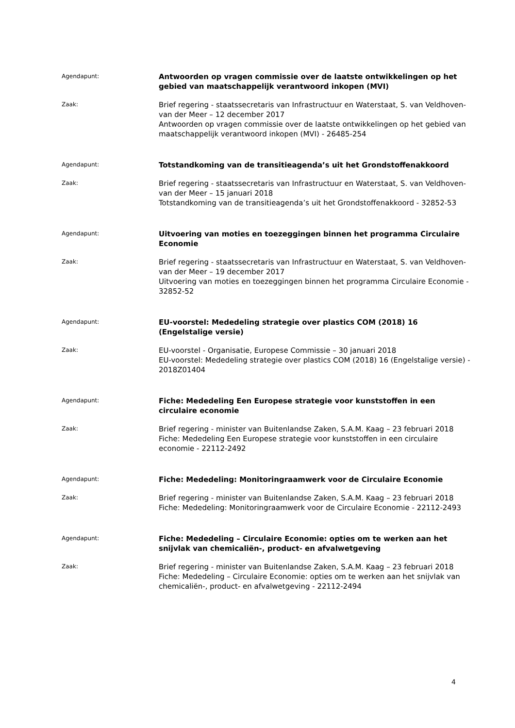Agendapunt:
Antwoorden op vragen commissie over de laatste ontwikkelingen op het gebied van maatschappelijk verantwoord inkopen (MVI)
Zaak:
Brief regering - staatssecretaris van Infrastructuur en Waterstaat, S. van Veldhoven-van der Meer – 12 december 2017
Antwoorden op vragen commissie over de laatste ontwikkelingen op het gebied van maatschappelijk verantwoord inkopen (MVI) - 26485-254
Agendapunt:
Totstandkoming van de transitieagenda’s uit het Grondstoffenakkoord
Zaak:
Brief regering - staatssecretaris van Infrastructuur en Waterstaat, S. van Veldhoven-van der Meer – 15 januari 2018
Totstandkoming van de transitieagenda’s uit het Grondstoffenakkoord - 32852-53
Agendapunt:
Uitvoering van moties en toezeggingen binnen het programma Circulaire Economie
Zaak:
Brief regering - staatssecretaris van Infrastructuur en Waterstaat, S. van Veldhoven-van der Meer – 19 december 2017
Uitvoering van moties en toezeggingen binnen het programma Circulaire Economie - 32852-52
Agendapunt:
EU-voorstel: Mededeling strategie over plastics COM (2018) 16 (Engelstalige versie)
Zaak:
EU-voorstel - Organisatie, Europese Commissie – 30 januari 2018
EU-voorstel: Mededeling strategie over plastics COM (2018) 16 (Engelstalige versie) - 2018Z01404
Agendapunt:
Fiche: Mededeling Een Europese strategie voor kunststoffen in een circulaire economie
Zaak:
Brief regering - minister van Buitenlandse Zaken, S.A.M. Kaag – 23 februari 2018
Fiche: Mededeling Een Europese strategie voor kunststoffen in een circulaire economie - 22112-2492
Agendapunt:
Fiche: Mededeling: Monitoringraamwerk voor de Circulaire Economie
Zaak:
Brief regering - minister van Buitenlandse Zaken, S.A.M. Kaag – 23 februari 2018
Fiche: Mededeling: Monitoringraamwerk voor de Circulaire Economie - 22112-2493
Agendapunt:
Fiche: Mededeling – Circulaire Economie: opties om te werken aan het snijvlak van chemicaliën-, product- en afvalwetgeving
Zaak:
Brief regering - minister van Buitenlandse Zaken, S.A.M. Kaag – 23 februari 2018
Fiche: Mededeling – Circulaire Economie: opties om te werken aan het snijvlak van chemicaliën-, product- en afvalwetgeving - 22112-2494
4